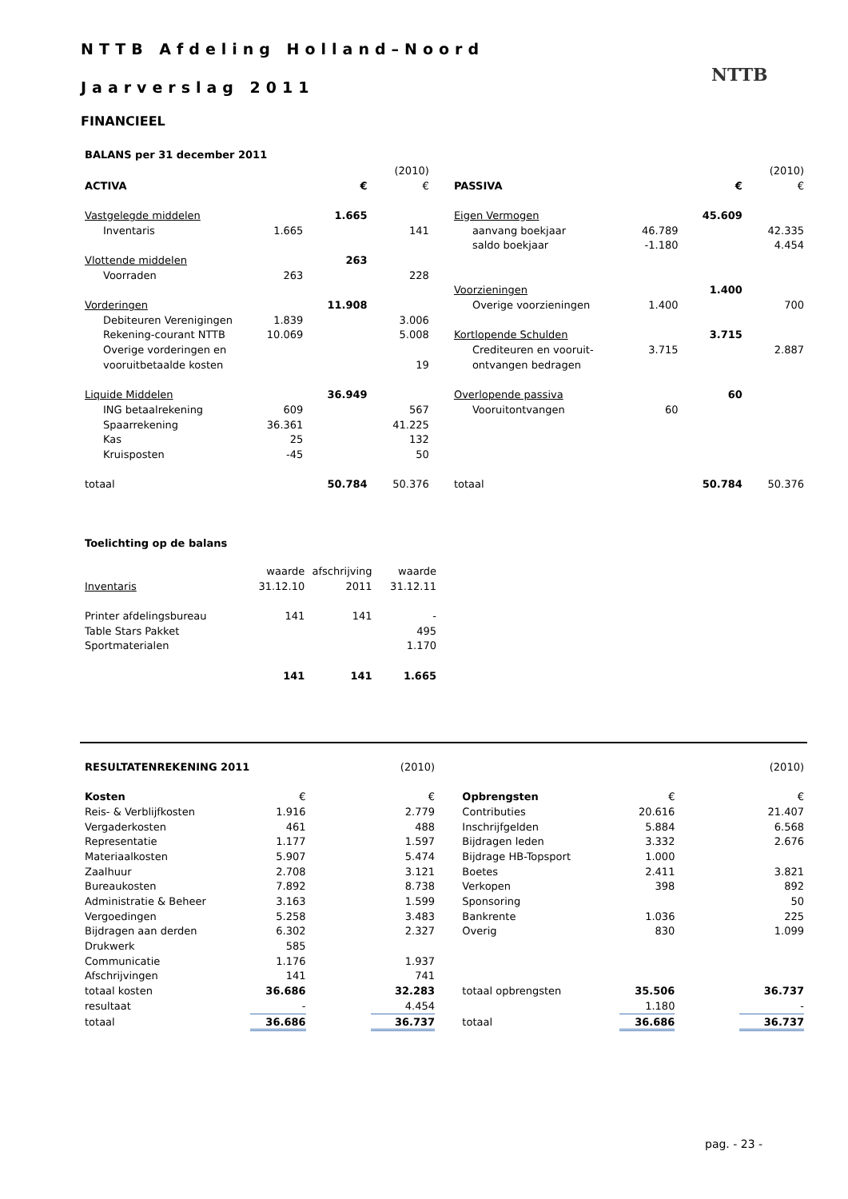NTTB Afdeling Holland–Noord
Jaarverslag 2011
NTTB
FINANCIEEL
BALANS per 31 december 2011
| | | | (2010) | | | | | (2010) |
| ACTIVA | | € | € | | PASSIVA | | € | € |
| Vastgelegde middelen | | 1.665 | | | Eigen Vermogen | | 45.609 | |
| Inventaris | 1.665 | | 141 | | aanvang boekjaar | 46.789 | | 42.335 |
| | | | | | saldo boekjaar | -1.180 | | 4.454 |
| Vlottende middelen | | 263 | | | | | | |
| Voorraden | 263 | | 228 | | | | | |
| | | | | | Voorzieningen | | 1.400 | |
| Vorderingen | | 11.908 | | | Overige voorzieningen | 1.400 | | 700 |
| Debiteuren Verenigingen | 1.839 | | 3.006 | | | | | |
| Rekening-courant NTTB | 10.069 | | 5.008 | | Kortlopende Schulden | | 3.715 | |
| Overige vorderingen en | | | | | Crediteuren en vooruit- | 3.715 | | 2.887 |
| vooruitbetaalde kosten | | | 19 | | ontvangen bedragen | | | |
| Liquide Middelen | | 36.949 | | | Overlopende passiva | | 60 | |
| ING betaalrekening | 609 | | 567 | | Vooruitontvangen | 60 | | |
| Spaarrekening | 36.361 | | 41.225 | | | | | |
| Kas | 25 | | 132 | | | | | |
| Kruisposten | -45 | | 50 | | | | | |
| totaal | | 50.784 | 50.376 | | totaal | | 50.784 | 50.376 |
Toelichting op de balans
| | waarde | afschrijving | waarde |
| Inventaris | 31.12.10 | 2011 | 31.12.11 |
| Printer afdelingsbureau | 141 | 141 | - |
| Table Stars Pakket | | | 495 |
| Sportmaterialen | | | 1.170 |
| | 141 | 141 | 1.665 |
| RESULTATENREKENING 2011 | | | (2010) | | | | | (2010) |
| Kosten | € | | € | | Opbrengsten | € | | € |
| Reis- & Verblijfkosten | 1.916 | | 2.779 | | Contributies | 20.616 | | 21.407 |
| Vergaderkosten | 461 | | 488 | | Inschrijfgelden | 5.884 | | 6.568 |
| Representatie | 1.177 | | 1.597 | | Bijdragen leden | 3.332 | | 2.676 |
| Materiaalkosten | 5.907 | | 5.474 | | Bijdrage HB-Topsport | 1.000 | | |
| Zaalhuur | 2.708 | | 3.121 | | Boetes | 2.411 | | 3.821 |
| Bureaukosten | 7.892 | | 8.738 | | Verkopen | 398 | | 892 |
| Administratie & Beheer | 3.163 | | 1.599 | | Sponsoring | | | 50 |
| Vergoedingen | 5.258 | | 3.483 | | Bankrente | 1.036 | | 225 |
| Bijdragen aan derden | 6.302 | | 2.327 | | Overig | 830 | | 1.099 |
| Drukwerk | 585 | | | | | | | |
| Communicatie | 1.176 | | 1.937 | | | | | |
| Afschrijvingen | 141 | | 741 | | | | | |
| totaal kosten | 36.686 | | 32.283 | | totaal opbrengsten | 35.506 | | 36.737 |
| resultaat | - | | 4.454 | | | 1.180 | | - |
| totaal | 36.686 | | 36.737 | | totaal | 36.686 | | 36.737 |
pag. - 23 -